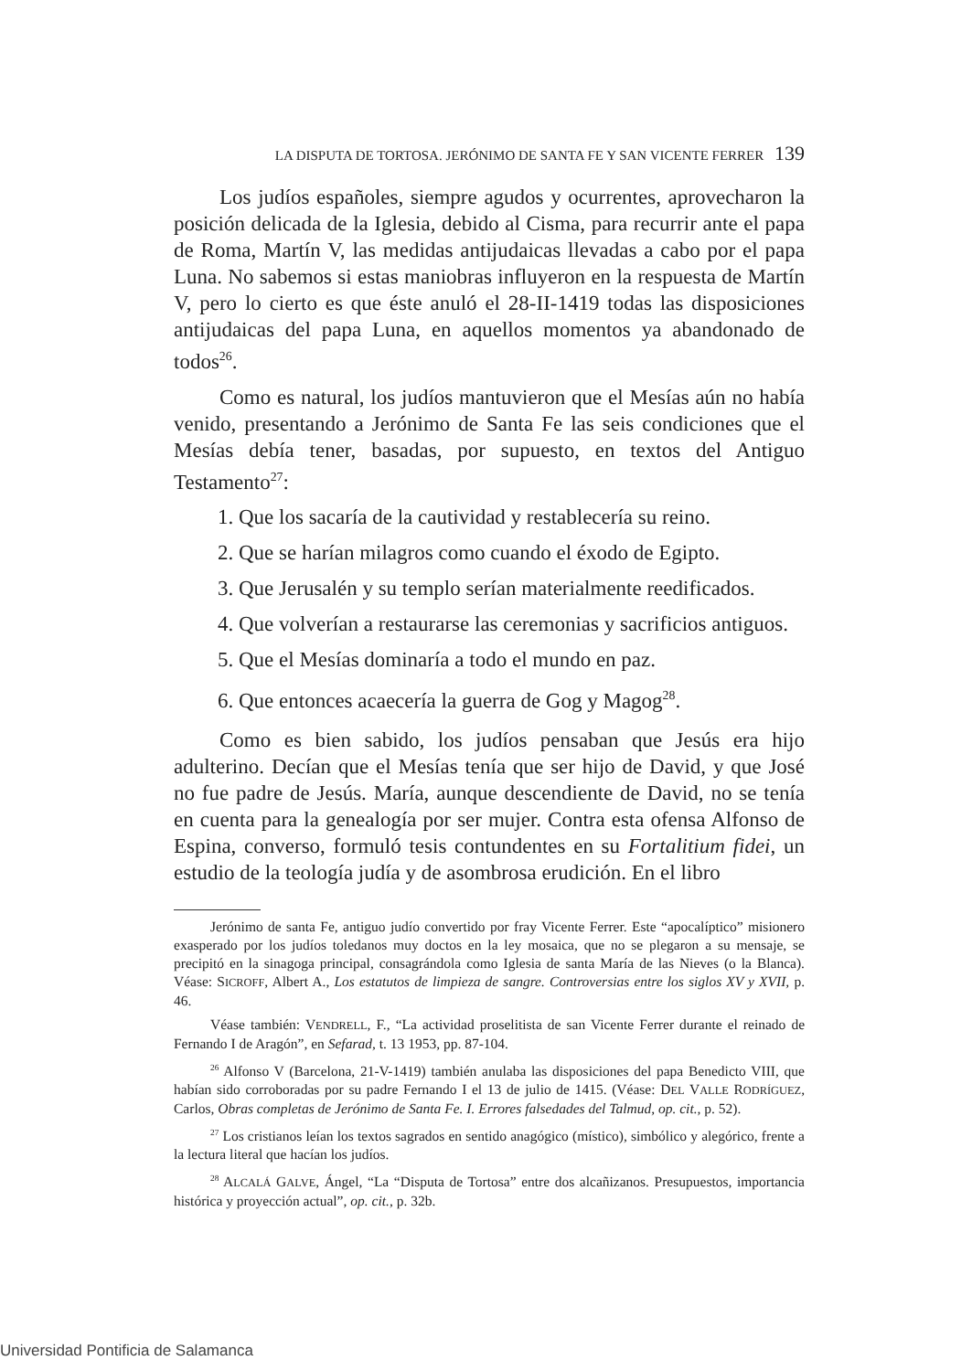LA DISPUTA DE TORTOSA. JERÓNIMO DE SANTA FE Y SAN VICENTE FERRER 139
Los judíos españoles, siempre agudos y ocurrentes, aprovecharon la posición delicada de la Iglesia, debido al Cisma, para recurrir ante el papa de Roma, Martín V, las medidas antijudaicas llevadas a cabo por el papa Luna. No sabemos si estas maniobras influyeron en la respuesta de Martín V, pero lo cierto es que éste anuló el 28-II-1419 todas las disposiciones antijudaicas del papa Luna, en aquellos momentos ya abandonado de todos<sup>26</sup>.
Como es natural, los judíos mantuvieron que el Mesías aún no había venido, presentando a Jerónimo de Santa Fe las seis condiciones que el Mesías debía tener, basadas, por supuesto, en textos del Antiguo Testamento<sup>27</sup>:
1. Que los sacaría de la cautividad y restablecería su reino.
2. Que se harían milagros como cuando el éxodo de Egipto.
3. Que Jerusalén y su templo serían materialmente reedificados.
4. Que volverían a restaurarse las ceremonias y sacrificios antiguos.
5. Que el Mesías dominaría a todo el mundo en paz.
6. Que entonces acaecería la guerra de Gog y Magog<sup>28</sup>.
Como es bien sabido, los judíos pensaban que Jesús era hijo adulterino. Decían que el Mesías tenía que ser hijo de David, y que José no fue padre de Jesús. María, aunque descendiente de David, no se tenía en cuenta para la genealogía por ser mujer. Contra esta ofensa Alfonso de Espina, converso, formuló tesis contundentes en su Fortalitium fidei, un estudio de la teología judía y de asombrosa erudición. En el libro
Jerónimo de santa Fe, antiguo judío convertido por fray Vicente Ferrer. Este “apocalíptico” misionero exasperado por los judíos toledanos muy doctos en la ley mosaica, que no se plegaron a su mensaje, se precipitó en la sinagoga principal, consagrándola como Iglesia de santa María de las Nieves (o la Blanca). Véase: SICROFF, Albert A., Los estatutos de limpieza de sangre. Controversias entre los siglos XV y XVII, p. 46.
Véase también: VENDRELL, F., “La actividad proselitista de san Vicente Ferrer durante el reinado de Fernando I de Aragón”, en Sefarad, t. 13 1953, pp. 87-104.
<sup>26</sup> Alfonso V (Barcelona, 21-V-1419) también anulaba las disposiciones del papa Benedicto VIII, que habían sido corroboradas por su padre Fernando I el 13 de julio de 1415. (Véase: DEL VALLE RODRÍGUEZ, Carlos, Obras completas de Jerónimo de Santa Fe. I. Errores falsedades del Talmud, op. cit., p. 52).
<sup>27</sup> Los cristianos leían los textos sagrados en sentido anagógico (místico), simbólico y alegórico, frente a la lectura literal que hacían los judíos.
<sup>28</sup> ALCALÁ GALVE, Ángel, “La “Disputa de Tortosa” entre dos alcañizanos. Presupuestos, importancia histórica y proyección actual”, op. cit., p. 32b.
Universidad Pontificia de Salamanca